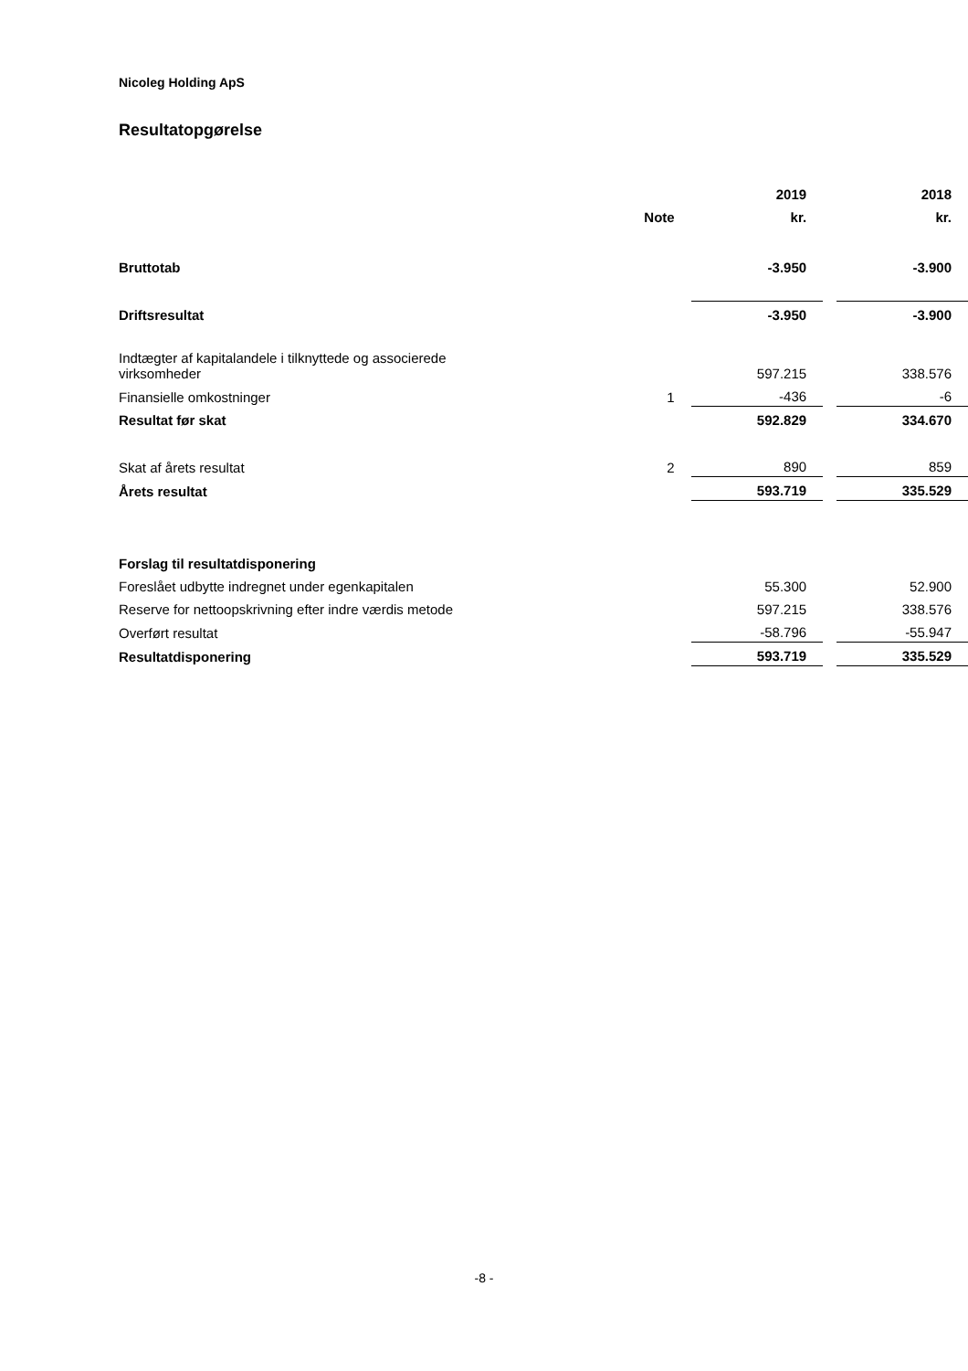Nicoleg Holding ApS
Resultatopgørelse
| | | 2019 | | 2018 |
| --- | --- | --- | --- | --- |
| | Note | kr. | | kr. |
| Bruttotab | | -3.950 | | -3.900 |
| Driftsresultat | | -3.950 | | -3.900 |
| Indtægter af kapitalandele i tilknyttede og associerede virksomheder | | 597.215 | | 338.576 |
| Finansielle omkostninger | 1 | -436 | | -6 |
| Resultat før skat | | 592.829 | | 334.670 |
| Skat af årets resultat | 2 | 890 | | 859 |
| Årets resultat | | 593.719 | | 335.529 |
| Forslag til resultatdisponering | | | | |
| Foreslået udbytte indregnet under egenkapitalen | | 55.300 | | 52.900 |
| Reserve for nettoopskrivning efter indre værdis metode | | 597.215 | | 338.576 |
| Overført resultat | | -58.796 | | -55.947 |
| Resultatdisponering | | 593.719 | | 335.529 |
-8 -